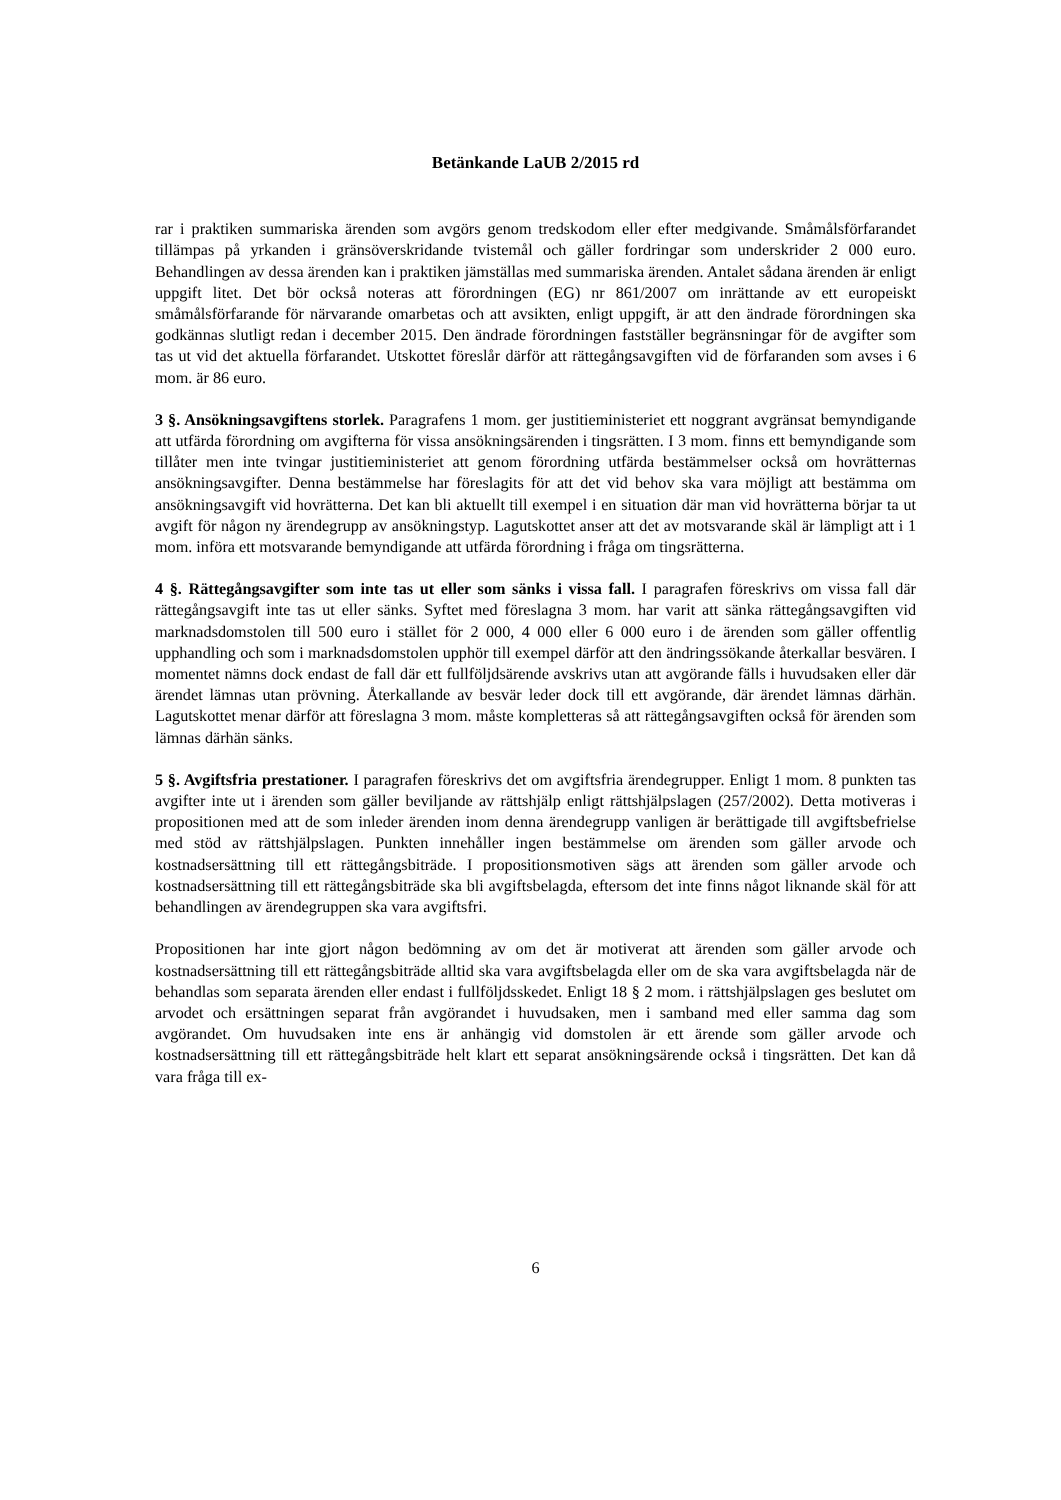Betänkande LaUB 2/2015 rd
rar i praktiken summariska ärenden som avgörs genom tredskodom eller efter medgivande. Småmålsförfarandet tillämpas på yrkanden i gränsöverskridande tvistemål och gäller fordringar som underskrider 2 000 euro. Behandlingen av dessa ärenden kan i praktiken jämställas med summariska ärenden. Antalet sådana ärenden är enligt uppgift litet. Det bör också noteras att förordningen (EG) nr 861/2007 om inrättande av ett europeiskt småmålsförfarande för närvarande omarbetas och att avsikten, enligt uppgift, är att den ändrade förordningen ska godkännas slutligt redan i december 2015. Den ändrade förordningen fastställer begränsningar för de avgifter som tas ut vid det aktuella förfarandet. Utskottet föreslår därför att rättegångsavgiften vid de förfaranden som avses i 6 mom. är 86 euro.
3 §. Ansökningsavgiftens storlek. Paragrafens 1 mom. ger justitieministeriet ett noggrant avgränsat bemyndigande att utfärda förordning om avgifterna för vissa ansökningsärenden i tingsrätten. I 3 mom. finns ett bemyndigande som tillåter men inte tvingar justitieministeriet att genom förordning utfärda bestämmelser också om hovrätternas ansökningsavgifter. Denna bestämmelse har föreslagits för att det vid behov ska vara möjligt att bestämma om ansökningsavgift vid hovrätterna. Det kan bli aktuellt till exempel i en situation där man vid hovrätterna börjar ta ut avgift för någon ny ärendegrupp av ansökningstyp. Lagutskottet anser att det av motsvarande skäl är lämpligt att i 1 mom. införa ett motsvarande bemyndigande att utfärda förordning i fråga om tingsrätterna.
4 §. Rättegångsavgifter som inte tas ut eller som sänks i vissa fall. I paragrafen föreskrivs om vissa fall där rättegångsavgift inte tas ut eller sänks. Syftet med föreslagna 3 mom. har varit att sänka rättegångsavgiften vid marknadsdomstolen till 500 euro i stället för 2 000, 4 000 eller 6 000 euro i de ärenden som gäller offentlig upphandling och som i marknadsdomstolen upphör till exempel därför att den ändringssökande återkallar besvären. I momentet nämns dock endast de fall där ett fullföljdsärende avskrivs utan att avgörande fälls i huvudsaken eller där ärendet lämnas utan prövning. Återkallande av besvär leder dock till ett avgörande, där ärendet lämnas därhän. Lagutskottet menar därför att föreslagna 3 mom. måste kompletteras så att rättegångsavgiften också för ärenden som lämnas därhän sänks.
5 §. Avgiftsfria prestationer. I paragrafen föreskrivs det om avgiftsfria ärendegrupper. Enligt 1 mom. 8 punkten tas avgifter inte ut i ärenden som gäller beviljande av rättshjälp enligt rättshjälpslagen (257/2002). Detta motiveras i propositionen med att de som inleder ärenden inom denna ärendegrupp vanligen är berättigade till avgiftsbefrielse med stöd av rättshjälpslagen. Punkten innehåller ingen bestämmelse om ärenden som gäller arvode och kostnadsersättning till ett rättegångsbiträde. I propositionsmotiven sägs att ärenden som gäller arvode och kostnadsersättning till ett rättegångsbiträde ska bli avgiftsbelagda, eftersom det inte finns något liknande skäl för att behandlingen av ärendegruppen ska vara avgiftsfri.
Propositionen har inte gjort någon bedömning av om det är motiverat att ärenden som gäller arvode och kostnadsersättning till ett rättegångsbiträde alltid ska vara avgiftsbelagda eller om de ska vara avgiftsbelagda när de behandlas som separata ärenden eller endast i fullföljdsskedet. Enligt 18 § 2 mom. i rättshjälpslagen ges beslutet om arvodet och ersättningen separat från avgörandet i huvudsaken, men i samband med eller samma dag som avgörandet. Om huvudsaken inte ens är anhängig vid domstolen är ett ärende som gäller arvode och kostnadsersättning till ett rättegångsbiträde helt klart ett separat ansökningsärende också i tingsrätten. Det kan då vara fråga till ex-
6